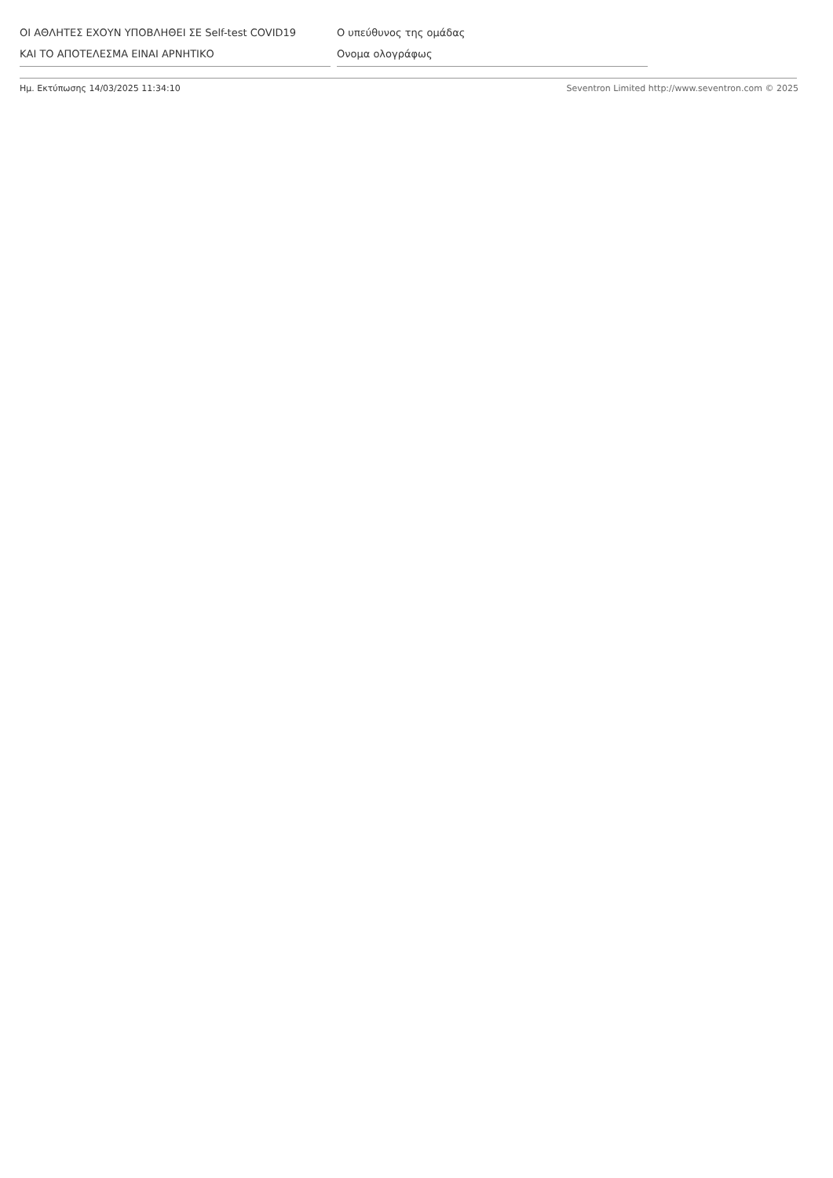ΟΙ ΑΘΛΗΤΕΣ ΕΧΟΥΝ ΥΠΟΒΛΗΘΕΙ ΣΕ Self-test COVID19
ΚΑΙ ΤΟ ΑΠΟΤΕΛΕΣΜΑ ΕΙΝΑΙ ΑΡΝΗΤΙΚΟ
Ο υπεύθυνος της ομάδας
Ονομα ολογράφως
Ημ. Εκτύπωσης 14/03/2025 11:34:10 Seventron Limited http://www.seventron.com © 2025